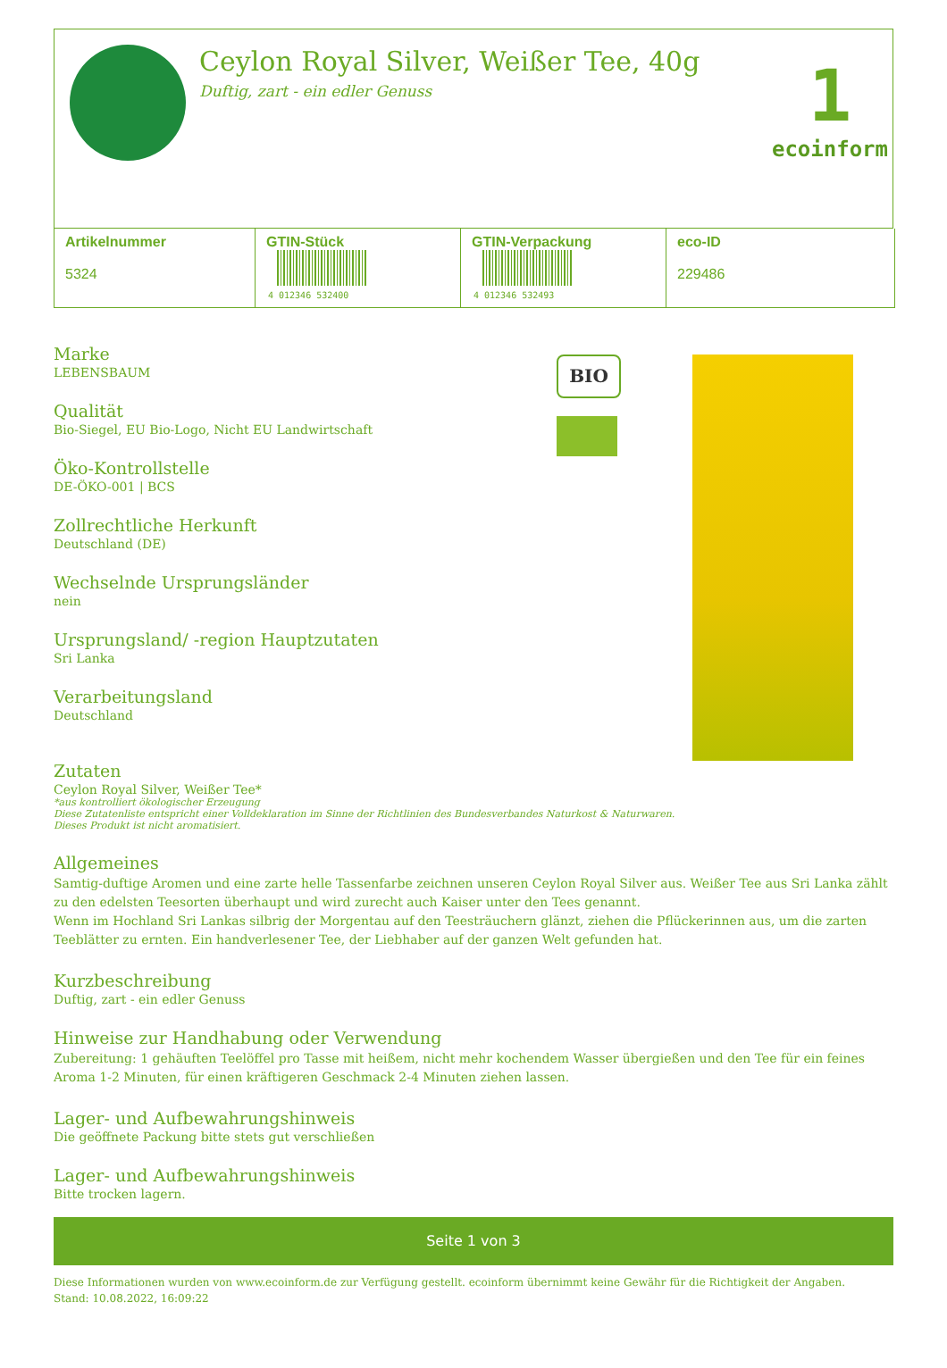Ceylon Royal Silver, Weißer Tee, 40g
Duftig, zart - ein edler Genuss
1
ecoinform
| Artikelnummer 5324 | GTIN-Stück 4 012346 532400 | GTIN-Verpackung 4 012346 532493 | eco-ID 229486 |
Marke
LEBENSBAUM
Qualität
Bio-Siegel, EU Bio-Logo, Nicht EU Landwirtschaft
Öko-Kontrollstelle
DE-ÖKO-001 | BCS
Zollrechtliche Herkunft
Deutschland (DE)
Wechselnde Ursprungsländer
nein
Ursprungsland/ -region Hauptzutaten
Sri Lanka
Verarbeitungsland
Deutschland
BIO
Zutaten
Ceylon Royal Silver, Weißer Tee*
*aus kontrolliert ökologischer Erzeugung
Diese Zutatenliste entspricht einer Volldeklaration im Sinne der Richtlinien des Bundesverbandes Naturkost & Naturwaren.
Dieses Produkt ist nicht aromatisiert.
Allgemeines
Samtig-duftige Aromen und eine zarte helle Tassenfarbe zeichnen unseren Ceylon Royal Silver aus. Weißer Tee aus Sri Lanka zählt zu den edelsten Teesorten überhaupt und wird zurecht auch Kaiser unter den Tees genannt.
Wenn im Hochland Sri Lankas silbrig der Morgentau auf den Teesträuchern glänzt, ziehen die Pflückerinnen aus, um die zarten Teeblätter zu ernten. Ein handverlesener Tee, der Liebhaber auf der ganzen Welt gefunden hat.
Kurzbeschreibung
Duftig, zart - ein edler Genuss
Hinweise zur Handhabung oder Verwendung
Zubereitung: 1 gehäuften Teelöffel pro Tasse mit heißem, nicht mehr kochendem Wasser übergießen und den Tee für ein feines Aroma 1-2 Minuten, für einen kräftigeren Geschmack 2-4 Minuten ziehen lassen.
Lager- und Aufbewahrungshinweis
Die geöffnete Packung bitte stets gut verschließen
Lager- und Aufbewahrungshinweis
Bitte trocken lagern.
Seite 1 von 3
Diese Informationen wurden von www.ecoinform.de zur Verfügung gestellt. ecoinform übernimmt keine Gewähr für die Richtigkeit der Angaben.
Stand: 10.08.2022, 16:09:22